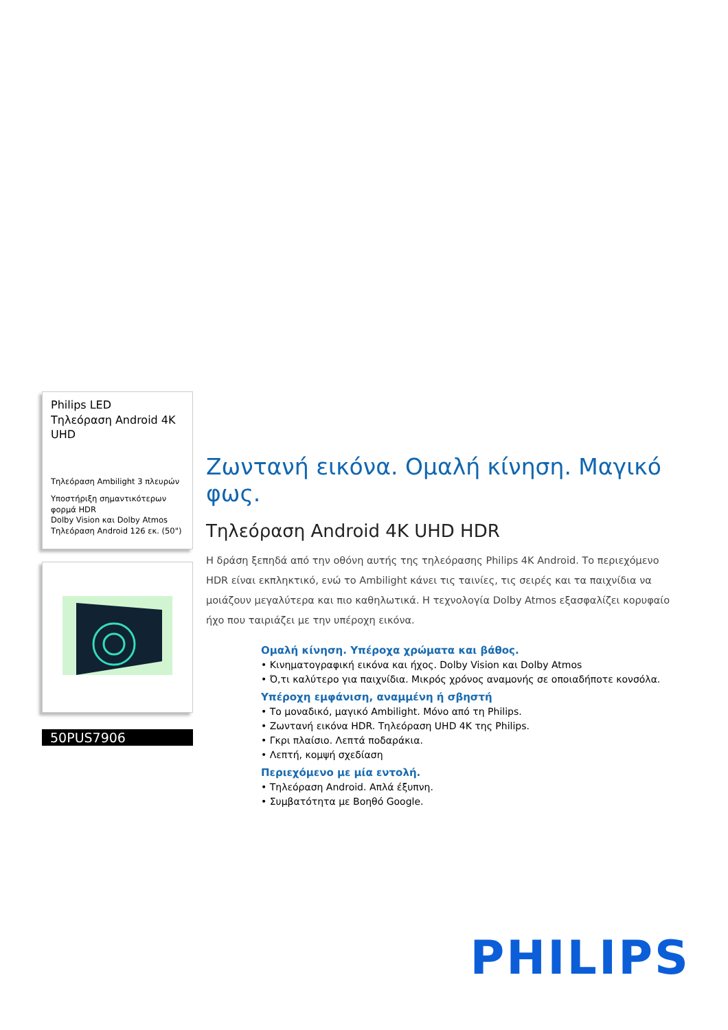Philips LED
Τηλεόραση Android 4K UHD
Τηλεόραση Ambilight 3 πλευρών
Υποστήριξη σημαντικότερων φορμά HDR
Dolby Vision και Dolby Atmos
Τηλεόραση Android 126 εκ. (50")
50PUS7906
Ζωντανή εικόνα. Ομαλή κίνηση. Μαγικό φως.
Τηλεόραση Android 4K UHD HDR
Η δράση ξεπηδά από την οθόνη αυτής της τηλεόρασης Philips 4K Android. Το περιεχόμενο HDR είναι εκπληκτικό, ενώ το Ambilight κάνει τις ταινίες, τις σειρές και τα παιχνίδια να μοιάζουν μεγαλύτερα και πιο καθηλωτικά. Η τεχνολογία Dolby Atmos εξασφαλίζει κορυφαίο ήχο που ταιριάζει με την υπέροχη εικόνα.
Ομαλή κίνηση. Υπέροχα χρώματα και βάθος.
• Κινηματογραφική εικόνα και ήχος. Dolby Vision και Dolby Atmos
• Ό,τι καλύτερο για παιχνίδια. Μικρός χρόνος αναμονής σε οποιαδήποτε κονσόλα.
Υπέροχη εμφάνιση, αναμμένη ή σβηστή
• Το μοναδικό, μαγικό Ambilight. Μόνο από τη Philips.
• Ζωντανή εικόνα HDR. Τηλεόραση UHD 4K της Philips.
• Γκρι πλαίσιο. Λεπτά ποδαράκια.
• Λεπτή, κομψή σχεδίαση
Περιεχόμενο με μία εντολή.
• Τηλεόραση Android. Απλά έξυπνη.
• Συμβατότητα με Βοηθό Google.
PHILIPS